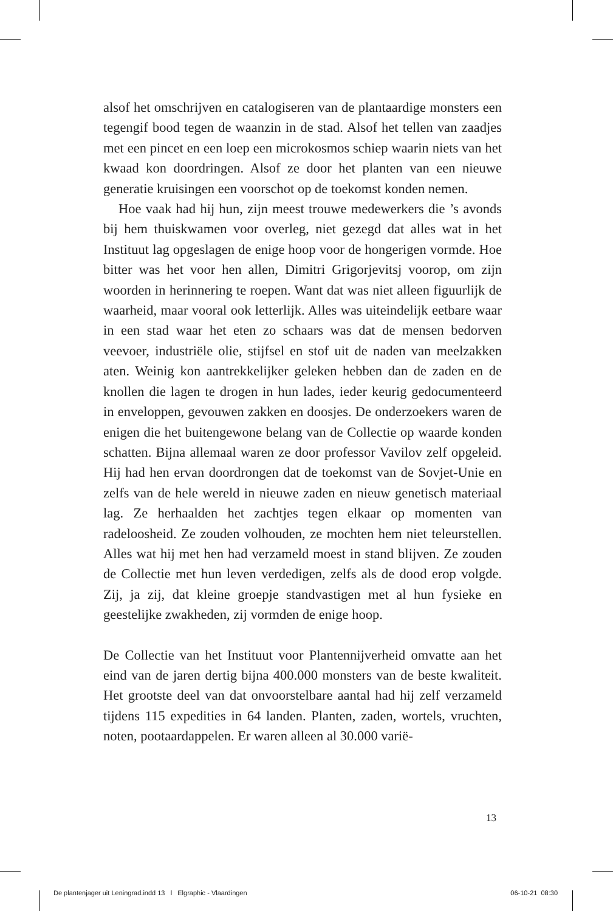alsof het omschrijven en catalogiseren van de plantaardige monsters een tegengif bood tegen de waanzin in de stad. Alsof het tellen van zaadjes met een pincet en een loep een microkosmos schiep waarin niets van het kwaad kon doordringen. Alsof ze door het planten van een nieuwe generatie kruisingen een voorschot op de toekomst konden nemen.
Hoe vaak had hij hun, zijn meest trouwe medewerkers die ’s avonds bij hem thuiskwamen voor overleg, niet gezegd dat alles wat in het Instituut lag opgeslagen de enige hoop voor de hongerigen vormde. Hoe bitter was het voor hen allen, Dimitri Grigorjevitsj voorop, om zijn woorden in herinnering te roepen. Want dat was niet alleen figuurlijk de waarheid, maar vooral ook letterlijk. Alles was uiteindelijk eetbare waar in een stad waar het eten zo schaars was dat de mensen bedorven veevoer, industriële olie, stijfsel en stof uit de naden van meelzakken aten. Weinig kon aantrekkelijker geleken hebben dan de zaden en de knollen die lagen te drogen in hun lades, ieder keurig gedocumenteerd in enveloppen, gevouwen zakken en doosjes. De onderzoekers waren de enigen die het buitengewone belang van de Collectie op waarde konden schatten. Bijna allemaal waren ze door professor Vavilov zelf opgeleid. Hij had hen ervan doordrongen dat de toekomst van de Sovjet-Unie en zelfs van de hele wereld in nieuwe zaden en nieuw genetisch materiaal lag. Ze herhaalden het zachtjes tegen elkaar op momenten van radeloosheid. Ze zouden volhouden, ze mochten hem niet teleurstellen. Alles wat hij met hen had verzameld moest in stand blijven. Ze zouden de Collectie met hun leven verdedigen, zelfs als de dood erop volgde. Zij, ja zij, dat kleine groepje standvastigen met al hun fysieke en geestelijke zwakheden, zij vormden de enige hoop.
De Collectie van het Instituut voor Plantennijverheid omvatte aan het eind van de jaren dertig bijna 400.000 monsters van de beste kwaliteit. Het grootste deel van dat onvoorstelbare aantal had hij zelf verzameld tijdens 115 expedities in 64 landen. Planten, zaden, wortels, vruchten, noten, pootaardappelen. Er waren alleen al 30.000 varië-
13
De plantenjager uit Leningrad.indd 13 l Elgraphic - Vlaardingen 06-10-21 08:30